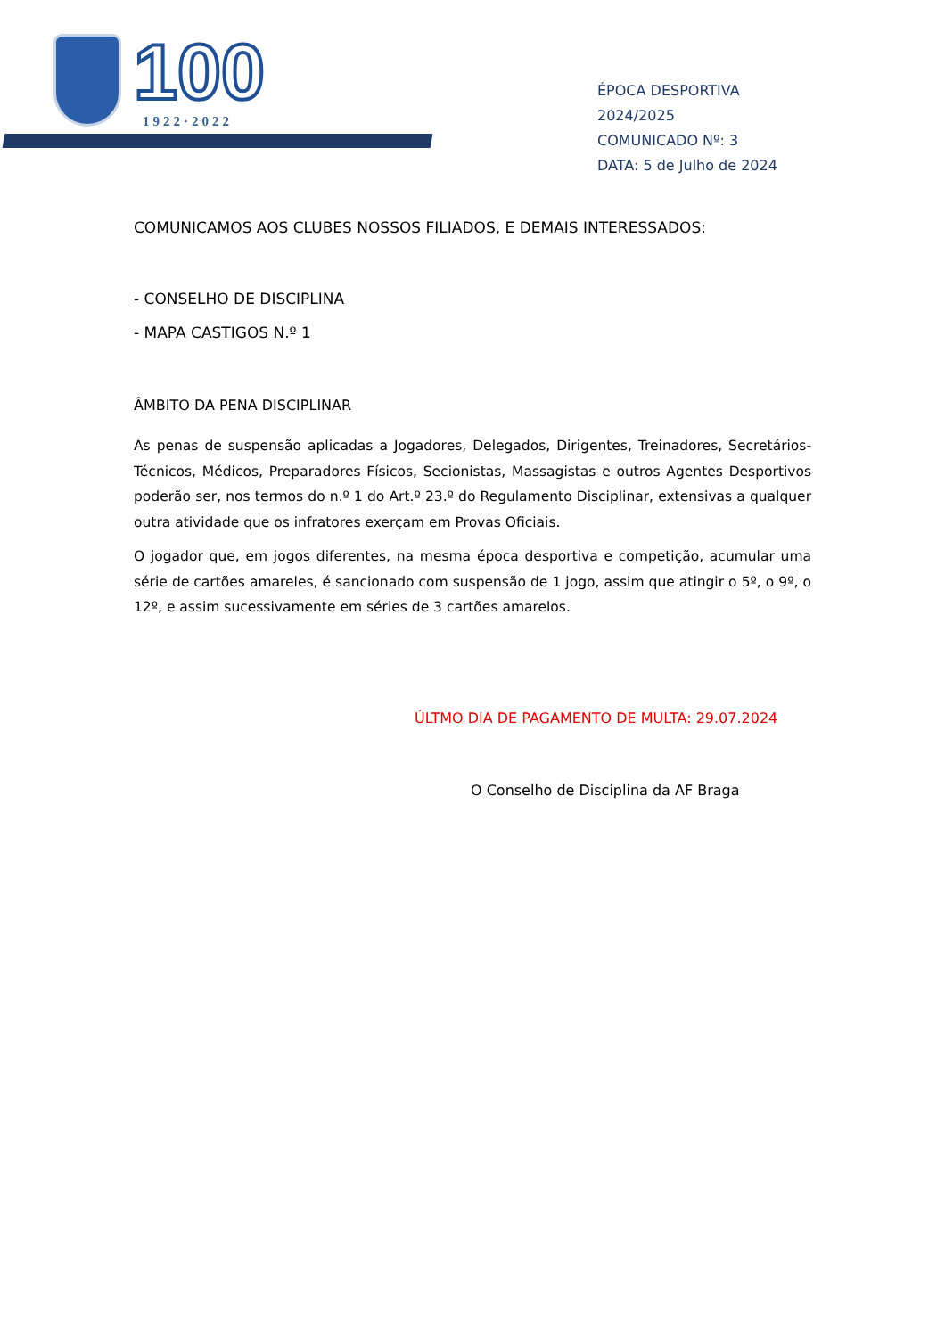100
1922·2022
ÉPOCA DESPORTIVA 2024/2025
COMUNICADO Nº: 3
DATA: 5 de Julho de 2024
COMUNICAMOS AOS CLUBES NOSSOS FILIADOS, E DEMAIS INTERESSADOS:
- CONSELHO DE DISCIPLINA
- MAPA CASTIGOS N.º 1
ÂMBITO DA PENA DISCIPLINAR
As penas de suspensão aplicadas a Jogadores, Delegados, Dirigentes, Treinadores, Secretários-Técnicos, Médicos, Preparadores Físicos, Secionistas, Massagistas e outros Agentes Desportivos poderão ser, nos termos do n.º 1 do Art.º 23.º do Regulamento Disciplinar, extensivas a qualquer outra atividade que os infratores exerçam em Provas Oficiais.
O jogador que, em jogos diferentes, na mesma época desportiva e competição, acumular uma série de cartões amareles, é sancionado com suspensão de 1 jogo, assim que atingir o 5º, o 9º, o 12º, e assim sucessivamente em séries de 3 cartões amarelos.
ÚLTMO DIA DE PAGAMENTO DE MULTA: 29.07.2024
O Conselho de Disciplina da AF Braga